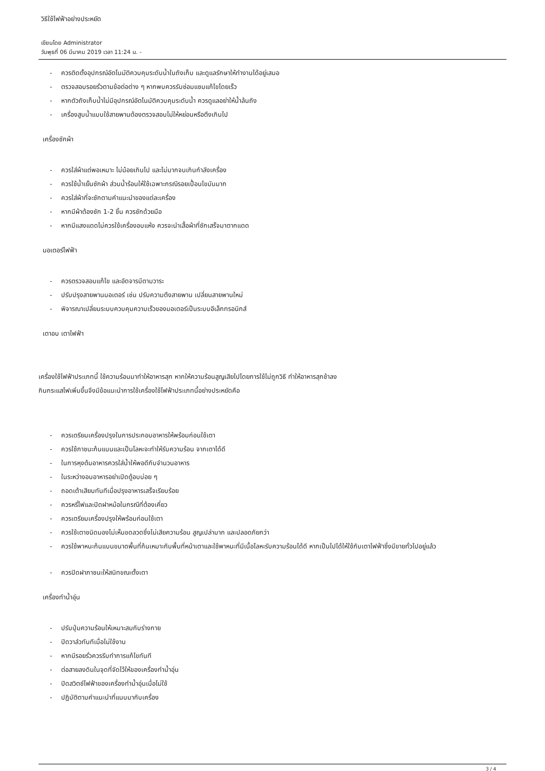วิธีใช้ไฟฟ้าอย่างประหยัด
เขียนโดย Administrator
วันพุธที่ 06 มีนาคม 2019 เวลา 11:24 น. -
- ควรติดตั้งอุปกรณ์อัตโนมัติควบคุมระดับน้ำในถังเก็บ และดูแลรักษาให้ทำงานได้อยู่เสมอ
- ตรวจสอบรอยรั่วตามข้อต่อต่าง ๆ หากพบควรรับซ่อมแซมแก้ไขโดยเร็ว
- หากตัวถังเก็บน้ำไม่มีอุปกรณ์อัตโนมัติควบคุมระดับน้ำ ควรดูแลอย่าให้น้ำล้นถัง
- เครื่องสูบน้ำแบบใช้สายพานต้องตรวจสอบไม่ให้หย่อนหรือตึงเกินไป
เครื่องซักผ้า
- ควรใส่ผ้าแต่พอเหมาะ ไม่น้อยเกินไป และไม่มากจนเกินกำลังเครื่อง
- ควรใช้น้ำเย็นซักผ้า ส่วนน้ำร้อนให้ใช้เฉพาะกรณีรอยเปื้อนไขมันมาก
- ควรใส่ผ้าที่จะซักตามคำแนะนำของแต่ละเครื่อง
- หากมีผ้าต้องซัก 1-2 ชิ้น ควรซักด้วยมือ
- หากมีแสงแดดไม่ควรใช้เครื่องอบแห้ง ควรจะนำเสื้อผ้าที่ซักเสร็จมาตากแดด
มอเตอร์ไฟฟ้า
- ควรตรวจสอบแก้ไข และอัดจารบีตามวาระ
- ปรับปรุงสายพานมอเตอร์ เช่น ปรับความตึงสายพาน เปลี่ยนสายพานใหม่
- พิจารณาเปลี่ยนระบบควบคุมความเร็วของมอเตอร์เป็นระบบอีเล็กทรอนิกส์
เตาอบ เตาไฟฟ้า
เครื่องใช้ไฟฟ้าประเภทนี้ ใช้ความร้อนมาทำให้อาหารสุก หากให้ความร้อนสูญเสียไปโดยการใช้ไม่ถูกวิธี ทำให้อาหารสุกช้าลง
กินกระแสไฟเพิ่มขึ้นจึงมีข้อแนะนำการใช้เครื่องใช้ไฟฟ้าประเภทนี้อย่างประหยัดคือ
- ควรเตรียมเครื่องปรุงในการประกอบอาหารให้พร้อมก่อนใช้เตา
- ควรใช้ภาชนะก้นแบนและเป็นโลหะจะทำให้รับความร้อน จากเตาได้ดี
- ในการหุงต้มอาหารควรใส่น้ำให้พอดีกับจำนวนอาหาร
- ในระหว่างอบอาหารอย่าเปิดตู้อบบ่อย ๆ
- ถอดเต้าเสียบทันทีเมื่อปรุงอาหารเสร็จเรียบร้อย
- ควรหรี่ไฟและปิดฝาหม้อในกรณีที่ต้องเคี่ยว
- ควรเตรียมเครื่องปรุงให้พร้อมก่อนใช้เตา
- ควรใช้เตาชนิดมองไม่เห็นขดลวดซึ่งไม่เสียความร้อน สูญเปล่ามาก และปลอดภัยกว่า
- ควรใช้พาหนะก้นแบนขนาดพื้นที่ก้นเหมาะกับพื้นที่หน้าเตาและใช้พาหนะที่มีเนื้อโลหะรับความร้อนได้ดี หากเป็นไปได้ให้ใช้กับเตาไฟฟ้าซึ่งมีขายทั่วไปอยู่แล้ว
- ควรปิดฝาภาชนะให้สนิทขณะตั้งเตา
เครื่องทำน้ำอุ่น
- ปรับปุ่มความร้อนให้เหมาะสมกับร่างกาย
- ปิดวาล์วทันทีเมื่อไม่ใช้งาน
- หากมีรอยรั่วควรรีบทำการแก้ไขทันที
- ต่อสายลงดินในจุดที่จัดไว้ให้ของเครื่องทำน้ำอุ่น
- ปิดสวิตช์ไฟฟ้าของเครื่องทำน้ำอุ่นเมื่อไม่ใช้
- ปฏิบัติตามคำแนะนำที่แนบมากับเครื่อง
3 / 4